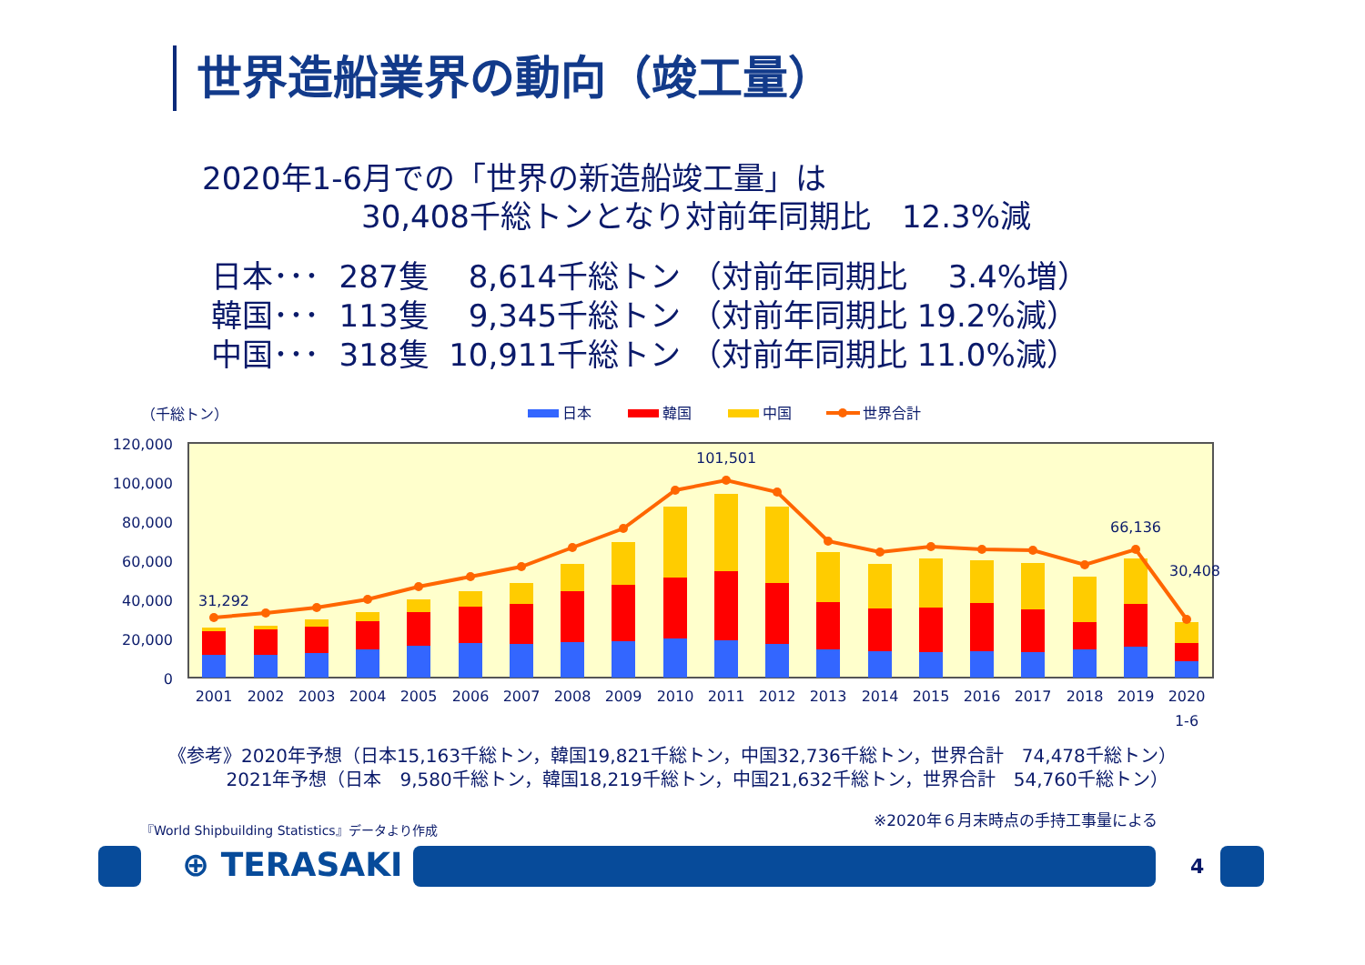世界造船業界の動向（竣工量）
2020年1-6月での「世界の新造船竣工量」は
30,408千総トンとなり対前年同期比　12.3%減
日本･･･ 287隻 8,614千総トン （対前年同期比　 3.4%増）
韓国･･･ 113隻 9,345千総トン （対前年同期比 19.2%減）
中国･･･ 318隻 10,911千総トン （対前年同期比 11.0%減）
（千総トン）
日本
韓国
中国
世界合計
120,000
100,000
80,000
60,000
40,000
20,000
0
31,292
101,501
66,136
30,408
2001
2002
2003
2004
2005
2006
2007
2008
2009
2010
2011
2012
2013
2014
2015
2016
2017
2018
2019
2020
1-6
《参考》2020年予想（日本15,163千総トン，韓国19,821千総トン，中国32,736千総トン，世界合計　74,478千総トン） 2021年予想（日本　9,580千総トン，韓国18,219千総トン，中国21,632千総トン，世界合計　54,760千総トン）
『World Shipbuilding Statistics』データより作成
※2020年６月末時点の手持工事量による
⊕ TERASAKI 4